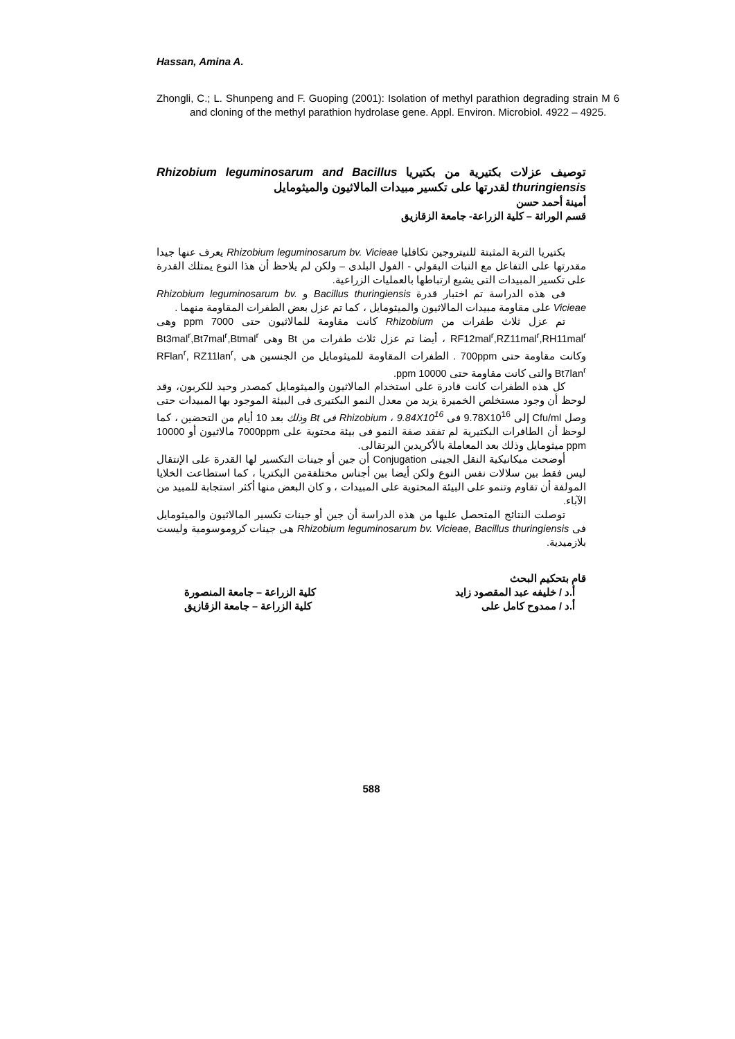Hassan, Amina A.
Zhongli, C.; L. Shunpeng and F. Guoping (2001): Isolation of methyl parathion degrading strain M 6 and cloning of the methyl parathion hydrolase gene. Appl. Environ. Microbiol. 4922 – 4925.
توصيف عزلات بكتيرية من بكتيريا Rhizobium leguminosarum and Bacillus thuringiensis لقدرتها على تكسير مبيدات المالاثيون والميثومايل
أمينة أحمد حسن
قسم الوراثة – كلية الزراعة- جامعة الزقازيق
بكتيريا التربة المثبتة للنيتروجين تكافليا Rhizobium leguminosarum bv. Vicieae يعرف عنها جيدا مقدرتها على التفاعل مع النبات البقولي - الفول البلدى – ولكن لم يلاحظ أن هذا النوع يمتلك القدرة على تكسير المبيدات التى يشيع ارتباطها بالعمليات الزراعية.
فى هذه الدراسة تم اختبار قدرة Bacillus thuringiensis و Rhizobium leguminosarum bv. Vicieae على مقاومة مبيدات المالاثيون والميثومايل ، كما تم عزل بعض الطفرات المقاومة منهما .
تم عزل ثلاث طفرات من Rhizobium كانت مقاومة للمالاثيون حتى 7000 ppm وهى RF12mal<sup>r</sup>,RZ11mal<sup>r</sup>,RH11mal<sup>r</sup> ، أيضا تم عزل ثلاث طفرات من Bt وهى Bt3mal<sup>r</sup>,Bt7mal<sup>r</sup>,Btmal<sup>r</sup> وكانت مقاومة حتى 700ppm . الطفرات المقاومة للميثومايل من الجنسين هى RFlan<sup>r</sup>, RZ11lan<sup>r</sup>, Bt7lan<sup>r</sup> والتى كانت مقاومة حتى 10000 ppm.
كل هذه الطفرات كانت قادرة على استخدام المالاثيون والميثومايل كمصدر وحيد للكربون، وقد لوحظ أن وجود مستخلص الخميرة يزيد من معدل النمو البكتيرى فى البيئة الموجود بها المبيدات حتى وصل Cfu/ml إلى 9.78X10<sup>16</sup> فى Rhizobium ، 9.84X10<sup>16</sup> فى Bt وذلك بعد 10 أيام من التحضين ، كما لوحظ أن الطافرات البكتيرية لم تفقد صفة النمو فى بيئة محتوية على 7000ppm مالاثيون أو 10000 ppm ميثومايل وذلك بعد المعاملة بالأكريدين البرتقالى.
أوضحت ميكانيكية النقل الجينى Conjugation أن جين أو جينات التكسير لها القدرة على الإنتقال ليس فقط بين سلالات نفس النوع ولكن أيضا بين أجناس مختلفةمن البكتريا ، كما استطاعت الخلايا المولفة أن تقاوم وتنمو على البيئة المحتوية على المبيدات ، و كان البعض منها أكثر استجابة للمبيد من الآباء.
توصلت النتائج المتحصل عليها من هذه الدراسة أن جين أو جينات تكسير المالاثيون والميثومايل فى Rhizobium leguminosarum bv. Vicieae, Bacillus thuringiensis هى جينات كروموسومية وليست بلازميدية.
قام بتحكيم البحث
أ.د / خليفه عبد المقصود زايد كلية الزراعة – جامعة المنصورة
أ.د / ممدوح كامل على كلية الزراعة – جامعة الزقازيق
588